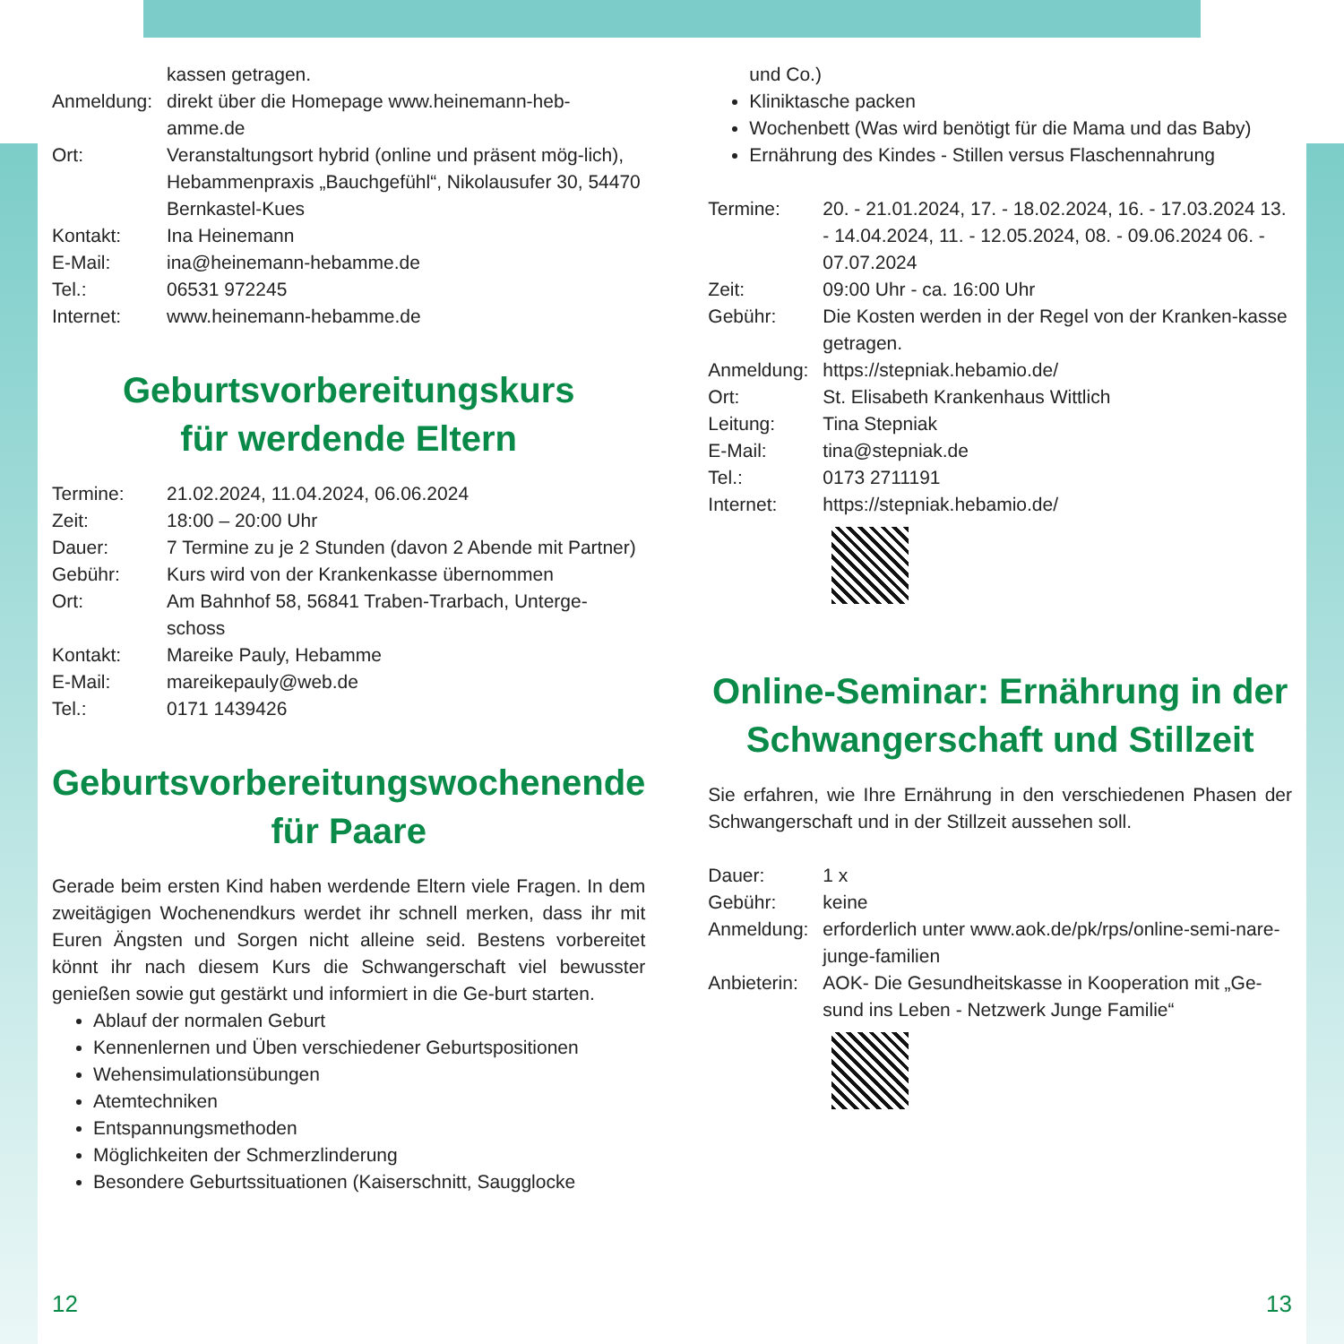kassen getragen.
Anmeldung: direkt über die Homepage www.heinemann-heb-amme.de
Ort: Veranstaltungsort hybrid (online und präsent mög-lich), Hebammenpraxis „Bauchgefühl“, Nikolausufer 30, 54470 Bernkastel-Kues
Kontakt: Ina Heinemann
E-Mail: ina@heinemann-hebamme.de
Tel.: 06531 972245
Internet: www.heinemann-hebamme.de
Geburtsvorbereitungskurs
für werdende Eltern
Termine: 21.02.2024, 11.04.2024, 06.06.2024
Zeit: 18:00 – 20:00 Uhr
Dauer: 7 Termine zu je 2 Stunden (davon 2 Abende mit Partner)
Gebühr: Kurs wird von der Krankenkasse übernommen
Ort: Am Bahnhof 58, 56841 Traben-Trarbach, Unterge-schoss
Kontakt: Mareike Pauly, Hebamme
E-Mail: mareikepauly@web.de
Tel.: 0171 1439426
Geburtsvorbereitungswochenende
für Paare
Gerade beim ersten Kind haben werdende Eltern viele Fragen. In dem zweitägigen Wochenendkurs werdet ihr schnell merken, dass ihr mit Euren Ängsten und Sorgen nicht alleine seid. Bestens vorbereitet könnt ihr nach diesem Kurs die Schwangerschaft viel bewusster genießen sowie gut gestärkt und informiert in die Ge-burt starten.
Ablauf der normalen Geburt
Kennenlernen und Üben verschiedener Geburtspositionen
Wehensimulationsübungen
Atemtechniken
Entspannungsmethoden
Möglichkeiten der Schmerzlinderung
Besondere Geburtssituationen (Kaiserschnitt, Saugglocke
und Co.)
Kliniktasche packen
Wochenbett (Was wird benötigt für die Mama und das Baby)
Ernährung des Kindes - Stillen versus Flaschennahrung
Termine: 20. - 21.01.2024, 17. - 18.02.2024, 16. - 17.03.2024 13. - 14.04.2024, 11. - 12.05.2024, 08. - 09.06.2024 06. - 07.07.2024
Zeit: 09:00 Uhr - ca. 16:00 Uhr
Gebühr: Die Kosten werden in der Regel von der Kranken-kasse getragen.
Anmeldung: https://stepniak.hebamio.de/
Ort: St. Elisabeth Krankenhaus Wittlich
Leitung: Tina Stepniak
E-Mail: tina@stepniak.de
Tel.: 0173 2711191
Internet: https://stepniak.hebamio.de/
Online-Seminar: Ernährung in der Schwangerschaft und Stillzeit
Sie erfahren, wie Ihre Ernährung in den verschiedenen Phasen der Schwangerschaft und in der Stillzeit aussehen soll.
Dauer: 1 x
Gebühr: keine
Anmeldung: erforderlich unter www.aok.de/pk/rps/online-semi-nare-junge-familien
Anbieterin: AOK- Die Gesundheitskasse in Kooperation mit „Ge-sund ins Leben - Netzwerk Junge Familie“
12 13